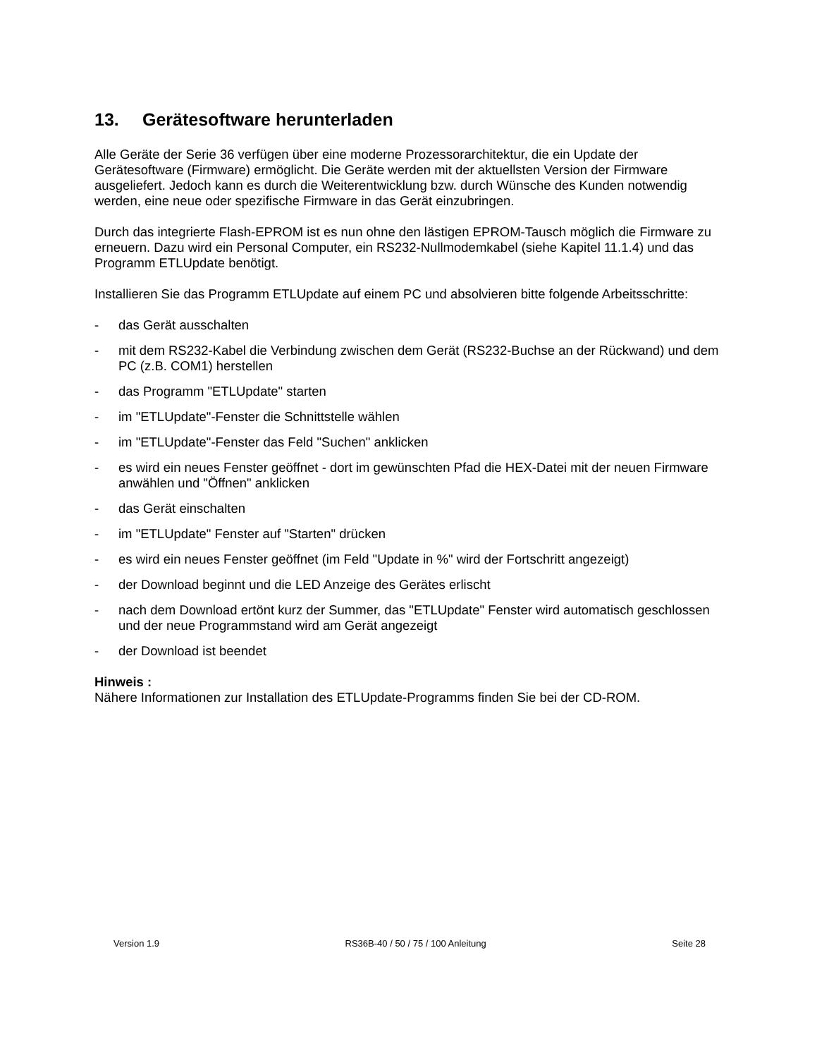13. Gerätesoftware herunterladen
Alle Geräte der Serie 36 verfügen über eine moderne Prozessorarchitektur, die ein Update der Gerätesoftware (Firmware) ermöglicht. Die Geräte werden mit der aktuellsten Version der Firmware ausgeliefert. Jedoch kann es durch die Weiterentwicklung bzw. durch Wünsche des Kunden notwendig werden, eine neue oder spezifische Firmware in das Gerät einzubringen.
Durch das integrierte Flash-EPROM ist es nun ohne den lästigen EPROM-Tausch möglich die Firmware zu erneuern. Dazu wird ein Personal Computer, ein RS232-Nullmodemkabel (siehe Kapitel 11.1.4) und das Programm ETLUpdate benötigt.
Installieren Sie das Programm ETLUpdate auf einem PC und absolvieren bitte folgende Arbeitsschritte:
- das Gerät ausschalten
- mit dem RS232-Kabel die Verbindung zwischen dem Gerät (RS232-Buchse an der Rückwand) und dem PC (z.B. COM1) herstellen
- das Programm "ETLUpdate" starten
- im "ETLUpdate"-Fenster die Schnittstelle wählen
- im "ETLUpdate"-Fenster das Feld "Suchen" anklicken
- es wird ein neues Fenster geöffnet - dort im gewünschten Pfad die HEX-Datei mit der neuen Firmware anwählen und "Öffnen" anklicken
- das Gerät einschalten
- im "ETLUpdate" Fenster auf "Starten" drücken
- es wird ein neues Fenster geöffnet (im Feld "Update in %" wird der Fortschritt angezeigt)
- der Download beginnt und die LED Anzeige des Gerätes erlischt
- nach dem Download ertönt kurz der Summer, das "ETLUpdate" Fenster wird automatisch geschlossen und der neue Programmstand wird am Gerät angezeigt
- der Download ist beendet
Hinweis :
Nähere Informationen zur Installation des ETLUpdate-Programms finden Sie bei der CD-ROM.
Version 1.9 RS36B-40 / 50 / 75 / 100 Anleitung Seite 28